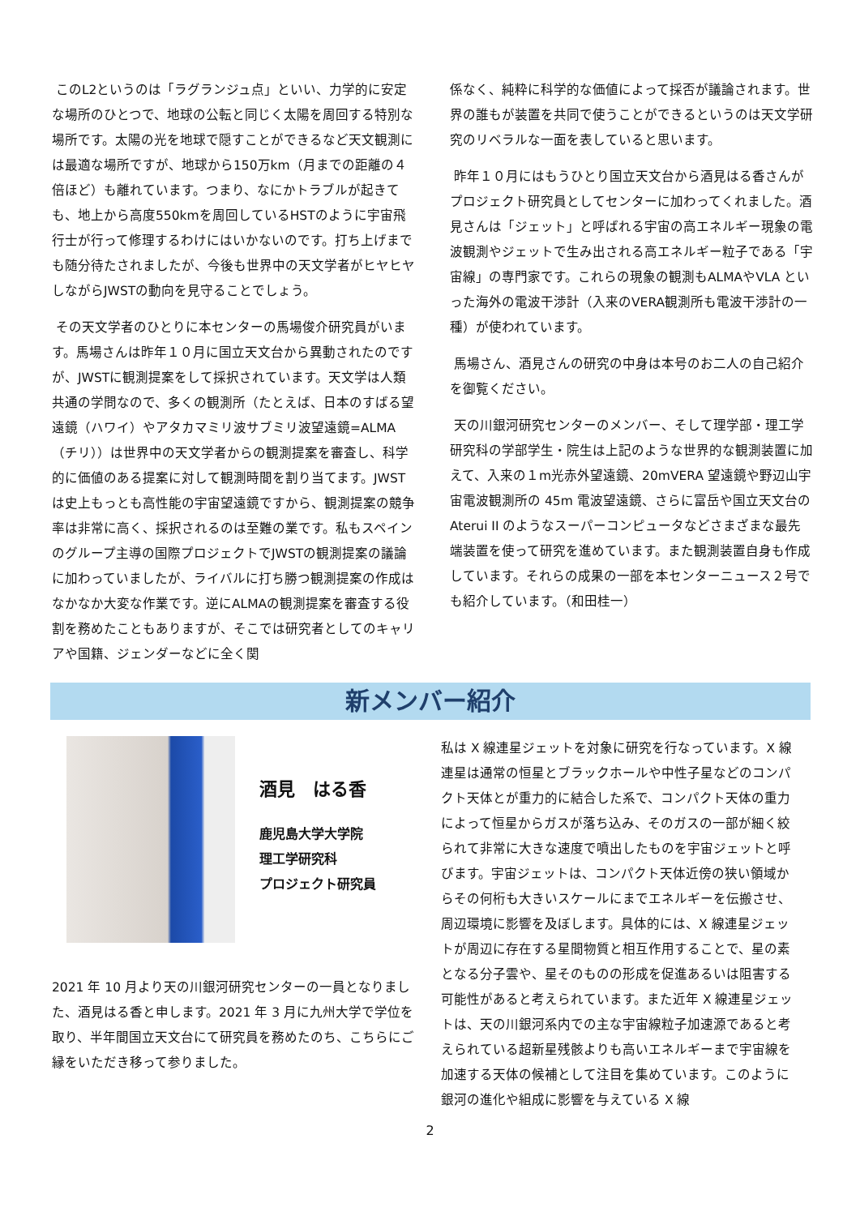このL2というのは「ラグランジュ点」といい、力学的に安定な場所のひとつで、地球の公転と同じく太陽を周回する特別な場所です。太陽の光を地球で隠すことができるなど天文観測には最適な場所ですが、地球から150万km（月までの距離の４倍ほど）も離れています。つまり、なにかトラブルが起きても、地上から高度550kmを周回しているHSTのように宇宙飛行士が行って修理するわけにはいかないのです。打ち上げまでも随分待たされましたが、今後も世界中の天文学者がヒヤヒヤしながらJWSTの動向を見守ることでしょう。
その天文学者のひとりに本センターの馬場俊介研究員がいます。馬場さんは昨年１０月に国立天文台から異動されたのですが、JWSTに観測提案をして採択されています。天文学は人類共通の学問なので、多くの観測所（たとえば、日本のすばる望遠鏡（ハワイ）やアタカマミリ波サブミリ波望遠鏡=ALMA（チリ））は世界中の天文学者からの観測提案を審査し、科学的に価値のある提案に対して観測時間を割り当てます。JWSTは史上もっとも高性能の宇宙望遠鏡ですから、観測提案の競争率は非常に高く、採択されるのは至難の業です。私もスペインのグループ主導の国際プロジェクトでJWSTの観測提案の議論に加わっていましたが、ライバルに打ち勝つ観測提案の作成はなかなか大変な作業です。逆にALMAの観測提案を審査する役割を務めたこともありますが、そこでは研究者としてのキャリアや国籍、ジェンダーなどに全く関
係なく、純粋に科学的な価値によって採否が議論されます。世界の誰もが装置を共同で使うことができるというのは天文学研究のリベラルな一面を表していると思います。
昨年１０月にはもうひとり国立天文台から酒見はる香さんがプロジェクト研究員としてセンターに加わってくれました。酒見さんは「ジェット」と呼ばれる宇宙の高エネルギー現象の電波観測やジェットで生み出される高エネルギー粒子である「宇宙線」の専門家です。これらの現象の観測もALMAやVLA といった海外の電波干渉計（入来のVERA観測所も電波干渉計の一種）が使われています。
馬場さん、酒見さんの研究の中身は本号のお二人の自己紹介を御覧ください。
天の川銀河研究センターのメンバー、そして理学部・理工学研究科の学部学生・院生は上記のような世界的な観測装置に加えて、入来の１m光赤外望遠鏡、20mVERA 望遠鏡や野辺山宇宙電波観測所の 45m 電波望遠鏡、さらに富岳や国立天文台の Aterui II のようなスーパーコンピュータなどさまざまな最先端装置を使って研究を進めています。また観測装置自身も作成しています。それらの成果の一部を本センターニュース２号でも紹介しています。（和田桂一）
新メンバー紹介
酒見　はる香
鹿児島大学大学院
理工学研究科
プロジェクト研究員
2021 年 10 月より天の川銀河研究センターの一員となりました、酒見はる香と申します。2021 年 3 月に九州大学で学位を取り、半年間国立天文台にて研究員を務めたのち、こちらにご縁をいただき移って参りました。
私は X 線連星ジェットを対象に研究を行なっています。X 線連星は通常の恒星とブラックホールや中性子星などのコンパクト天体とが重力的に結合した系で、コンパクト天体の重力によって恒星からガスが落ち込み、そのガスの一部が細く絞られて非常に大きな速度で噴出したものを宇宙ジェットと呼びます。宇宙ジェットは、コンパクト天体近傍の狭い領域からその何桁も大きいスケールにまでエネルギーを伝搬させ、周辺環境に影響を及ぼします。具体的には、X 線連星ジェットが周辺に存在する星間物質と相互作用することで、星の素となる分子雲や、星そのものの形成を促進あるいは阻害する可能性があると考えられています。また近年 X 線連星ジェットは、天の川銀河系内での主な宇宙線粒子加速源であると考えられている超新星残骸よりも高いエネルギーまで宇宙線を加速する天体の候補として注目を集めています。このように銀河の進化や組成に影響を与えている X 線
2